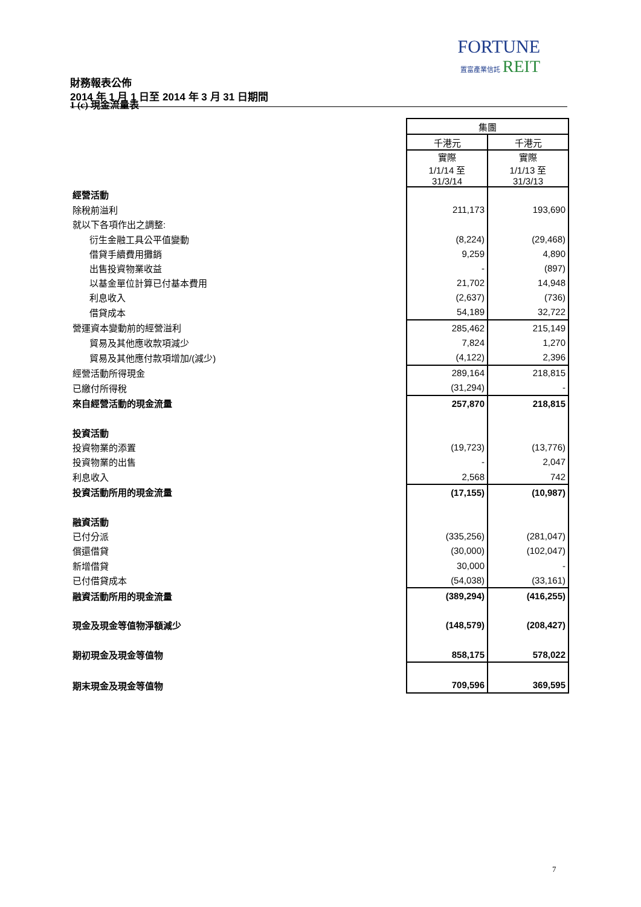FORTUNE
置富產業信託 REIT
財務報表公佈
2014 年 1 月 1 日至 2014 年 3 月 31 日期間
1 (c) 現金流量表
| | 集團 | |
| | 千港元 | 千港元 |
| | 實際 1/1/14 至 31/3/14 | 實際 1/1/13 至 31/3/13 |
| 經營活動 | | |
| 除稅前溢利 | 211,173 | 193,690 |
| 就以下各項作出之調整: | | |
| 衍生金融工具公平值變動 | (8,224) | (29,468) |
| 借貸手續費用攤銷 | 9,259 | 4,890 |
| 出售投資物業收益 | - | (897) |
| 以基金單位計算已付基本費用 | 21,702 | 14,948 |
| 利息收入 | (2,637) | (736) |
| 借貸成本 | 54,189 | 32,722 |
| 營運資本變動前的經營溢利 | 285,462 | 215,149 |
| 貿易及其他應收款項減少 | 7,824 | 1,270 |
| 貿易及其他應付款項增加/(減少) | (4,122) | 2,396 |
| 經營活動所得現金 | 289,164 | 218,815 |
| 已繳付所得稅 | (31,294) | - |
| 來自經營活動的現金流量 | 257,870 | 218,815 |
| 投資活動 | | |
| 投資物業的添置 | (19,723) | (13,776) |
| 投資物業的出售 | - | 2,047 |
| 利息收入 | 2,568 | 742 |
| 投資活動所用的現金流量 | (17,155) | (10,987) |
| 融資活動 | | |
| 已付分派 | (335,256) | (281,047) |
| 償還借貸 | (30,000) | (102,047) |
| 新增借貸 | 30,000 | - |
| 已付借貸成本 | (54,038) | (33,161) |
| 融資活動所用的現金流量 | (389,294) | (416,255) |
| 現金及現金等值物淨額減少 | (148,579) | (208,427) |
| 期初現金及現金等值物 | 858,175 | 578,022 |
| 期末現金及現金等值物 | 709,596 | 369,595 |
7